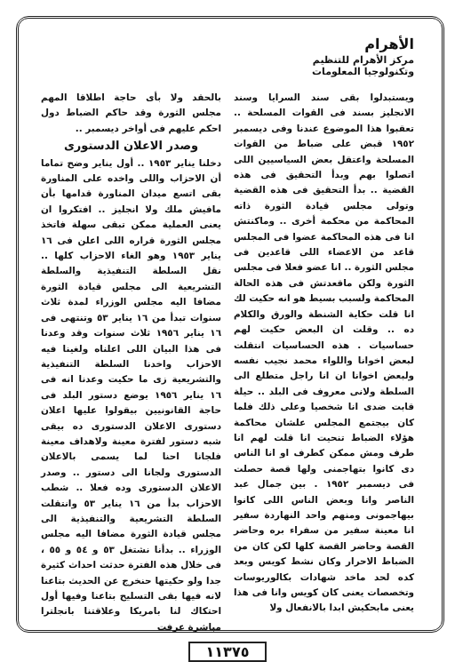الأهرام
مركز الأهرام للتنظيم وتكنولوجيا المعلومات
ويستبدلوا بقى سند السرايا وسند الانجليز بسند فى القوات المسلحة .. تعقبوا هذا الموضوع عندنا وفى ديسمبر ١٩٥٢ قبض على ضباط من القوات المسلحة واعتقل بعض السياسيين اللى اتصلوا بهم وبدأ التحقيق فى هذه القضية .. بدأ التحقيق فى هذه القضية وتولى مجلس قيادة الثورة ذاته المحاكمة من محكمة أخرى .. وماكنتش انا فى هذه المحاكمة عضوا فى المجلس قاعد من الاعضاء اللى قاعدين فى مجلس الثورة .. انا عضو فعلا فى مجلس الثورة ولكن ماقعدتش فى هذه الحالة المحاكمة ولسبب بسيط هو انه حكيت لك انا قلت حكاية الشنطة والورق والكلام ده .. وقلت ان البعض حكيت لهم حساسيات . هذه الحساسيات انتقلت لبعض اخوانا واللواء محمد نجيب نفسه ولبعض اخوانا ان انا راجل متطلع الى السلطة ولانى معروف فى البلد .. حيلة قابت ضدى انا شخصيا وعلى ذلك فلما كان بيجتمع المجلس علشان محاكمة هؤلاء الضباط تنحيت انا قلت لهم انا طرف ومش ممكن كطرف او انا الناس دى كانوا بتهاجمنى ولها قصة حصلت فى ديسمبر ١٩٥٢ . بين جمال عبد الناصر وانا وبعض الناس اللى كانوا بيهاجمونى ومنهم واحد النهاردة سفير انا معينة سفير من سفراء بره وحاضر القصة وحاضر القصة كلها لكن كان من الضباط الاحرار وكان نشط كويس وبعد كده لحد ماخد شهادات بكالوريوسات وتخصصات يعنى كان كويس وانا فى هذا يعنى مابحكيش ابدا بالانفعال ولا
بالحقد ولا بأى حاجة اطلاقا المهم مجلس الثورة وقد حاكم الضباط دول احكم عليهم فى أواخر ديسمبر ..
وصدر الاعلان الدستورى
دخلنا يناير ١٩٥٣ .. أول يناير وضح تماما أن الاحزاب واللى واخده على المناورة بقى اتسع ميدان المناورة قدامها بأن مافيش ملك ولا انجليز .. افتكروا ان يعنى العملية ممكن تبقى سهلة فاتخذ مجلس الثورة قراره اللى اعلن فى ١٦ يناير ١٩٥٣ وهو الغاء الاحزاب كلها .. نقل السلطة التنفيذية والسلطة التشريعية الى مجلس قيادة الثورة مضافا اليه مجلس الوزراء لمدة ثلاث سنوات تبدأ من ١٦ يناير ٥٣ وتنتهى فى ١٦ يناير ١٩٥٦ ثلاث سنوات وقد وعدنا فى هذا البيان اللى اعلناه ولغينا فيه الاحزاب واخدنا السلطة التنفيذية والتشريعية زى ما حكيت وعدنا انه فى ١٦ يناير ١٩٥٦ يوضع دستور البلد فى حاجة القانونيين بيقولوا عليها اعلان دستورى الاعلان الدستورى ده بيقى شبه دستور لفترة معينة ولاهداف معينة فلجانا احنا لما يسمى بالاعلان الدستورى ولجانا الى دستور .. وصدر الاعلان الدستورى وده فعلا .. شطب الاحزاب بدأ من ١٦ يناير ٥٣ وانتقلت السلطة التشريعية والتنفيذية الى مجلس قيادة الثورة مضافا اليه مجلس الوزراء .. بدأنا نشتغل ٥٣ و ٥٤ و ٥٥ ، فى خلال هذه الفترة حدثت احداث كثيرة جدا ولو حكيتها حنخرج عن الحديث بتاعنا لانه فيها بقى التسليح بتاعنا وفيها أول احتكاك لنا بامريكا وعلاقتنا بانجلترا مباشرة عرفت
١١٣٧٥